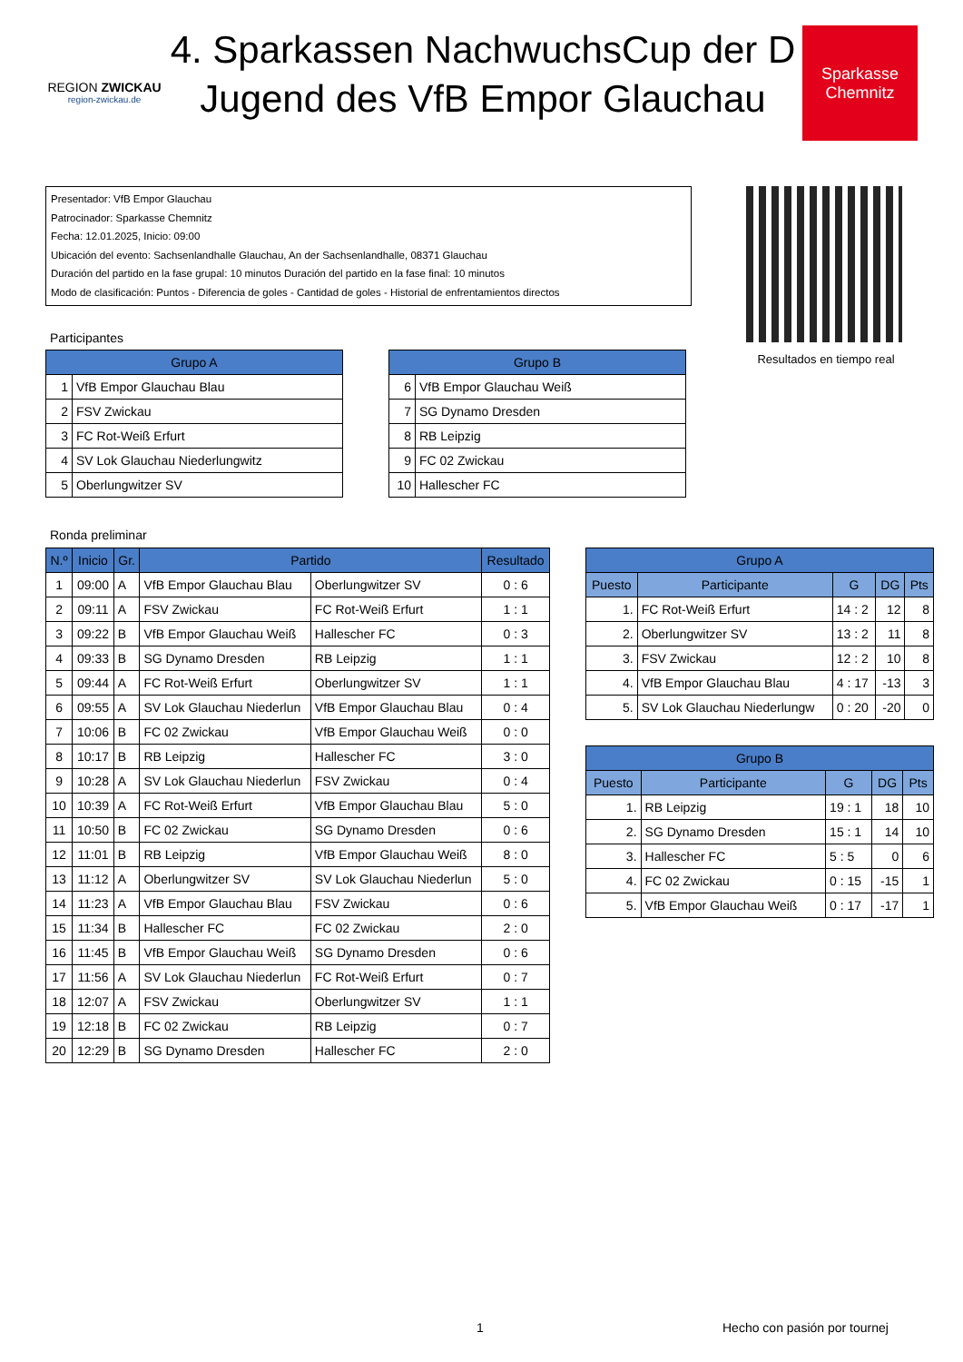REGION ZWICKAU
region-zwickau.de
4. Sparkassen NachwuchsCup der D Jugend des VfB Empor Glauchau
Sparkasse
Chemnitz
Presentador: VfB Empor Glauchau
Patrocinador: Sparkasse Chemnitz
Fecha: 12.01.2025, Inicio: 09:00
Ubicación del evento: Sachsenlandhalle Glauchau, An der Sachsenlandhalle, 08371 Glauchau
Duración del partido en la fase grupal: 10 minutos Duración del partido en la fase final: 10 minutos
Modo de clasificación: Puntos - Diferencia de goles - Cantidad de goles - Historial de enfrentamientos directos
Resultados en tiempo real
Participantes
| Grupo A | |
| --- | --- |
| 1 | VfB Empor Glauchau Blau |
| 2 | FSV Zwickau |
| 3 | FC Rot-Weiß Erfurt |
| 4 | SV Lok Glauchau Niederlungwitz |
| 5 | Oberlungwitzer SV |
| Grupo B | |
| --- | --- |
| 6 | VfB Empor Glauchau Weiß |
| 7 | SG Dynamo Dresden |
| 8 | RB Leipzig |
| 9 | FC 02 Zwickau |
| 10 | Hallescher FC |
Ronda preliminar
| N.º | Inicio | Gr. | Partido | | Resultado |
| --- | --- | --- | --- | --- | --- |
| 1 | 09:00 | A | VfB Empor Glauchau Blau | Oberlungwitzer SV | 0 : 6 |
| 2 | 09:11 | A | FSV Zwickau | FC Rot-Weiß Erfurt | 1 : 1 |
| 3 | 09:22 | B | VfB Empor Glauchau Weiß | Hallescher FC | 0 : 3 |
| 4 | 09:33 | B | SG Dynamo Dresden | RB Leipzig | 1 : 1 |
| 5 | 09:44 | A | FC Rot-Weiß Erfurt | Oberlungwitzer SV | 1 : 1 |
| 6 | 09:55 | A | SV Lok Glauchau Niederlun | VfB Empor Glauchau Blau | 0 : 4 |
| 7 | 10:06 | B | FC 02 Zwickau | VfB Empor Glauchau Weiß | 0 : 0 |
| 8 | 10:17 | B | RB Leipzig | Hallescher FC | 3 : 0 |
| 9 | 10:28 | A | SV Lok Glauchau Niederlun | FSV Zwickau | 0 : 4 |
| 10 | 10:39 | A | FC Rot-Weiß Erfurt | VfB Empor Glauchau Blau | 5 : 0 |
| 11 | 10:50 | B | FC 02 Zwickau | SG Dynamo Dresden | 0 : 6 |
| 12 | 11:01 | B | RB Leipzig | VfB Empor Glauchau Weiß | 8 : 0 |
| 13 | 11:12 | A | Oberlungwitzer SV | SV Lok Glauchau Niederlun | 5 : 0 |
| 14 | 11:23 | A | VfB Empor Glauchau Blau | FSV Zwickau | 0 : 6 |
| 15 | 11:34 | B | Hallescher FC | FC 02 Zwickau | 2 : 0 |
| 16 | 11:45 | B | VfB Empor Glauchau Weiß | SG Dynamo Dresden | 0 : 6 |
| 17 | 11:56 | A | SV Lok Glauchau Niederlun | FC Rot-Weiß Erfurt | 0 : 7 |
| 18 | 12:07 | A | FSV Zwickau | Oberlungwitzer SV | 1 : 1 |
| 19 | 12:18 | B | FC 02 Zwickau | RB Leipzig | 0 : 7 |
| 20 | 12:29 | B | SG Dynamo Dresden | Hallescher FC | 2 : 0 |
| Grupo A | | | | |
| --- | --- | --- | --- | --- |
| Puesto | Participante | G | DG | Pts |
| 1. | FC Rot-Weiß Erfurt | 14 : 2 | 12 | 8 |
| 2. | Oberlungwitzer SV | 13 : 2 | 11 | 8 |
| 3. | FSV Zwickau | 12 : 2 | 10 | 8 |
| 4. | VfB Empor Glauchau Blau | 4 : 17 | -13 | 3 |
| 5. | SV Lok Glauchau Niederlungw | 0 : 20 | -20 | 0 |
| Grupo B | | | | |
| --- | --- | --- | --- | --- |
| Puesto | Participante | G | DG | Pts |
| 1. | RB Leipzig | 19 : 1 | 18 | 10 |
| 2. | SG Dynamo Dresden | 15 : 1 | 14 | 10 |
| 3. | Hallescher FC | 5 : 5 | 0 | 6 |
| 4. | FC 02 Zwickau | 0 : 15 | -15 | 1 |
| 5. | VfB Empor Glauchau Weiß | 0 : 17 | -17 | 1 |
1 Hecho con pasión por tournej